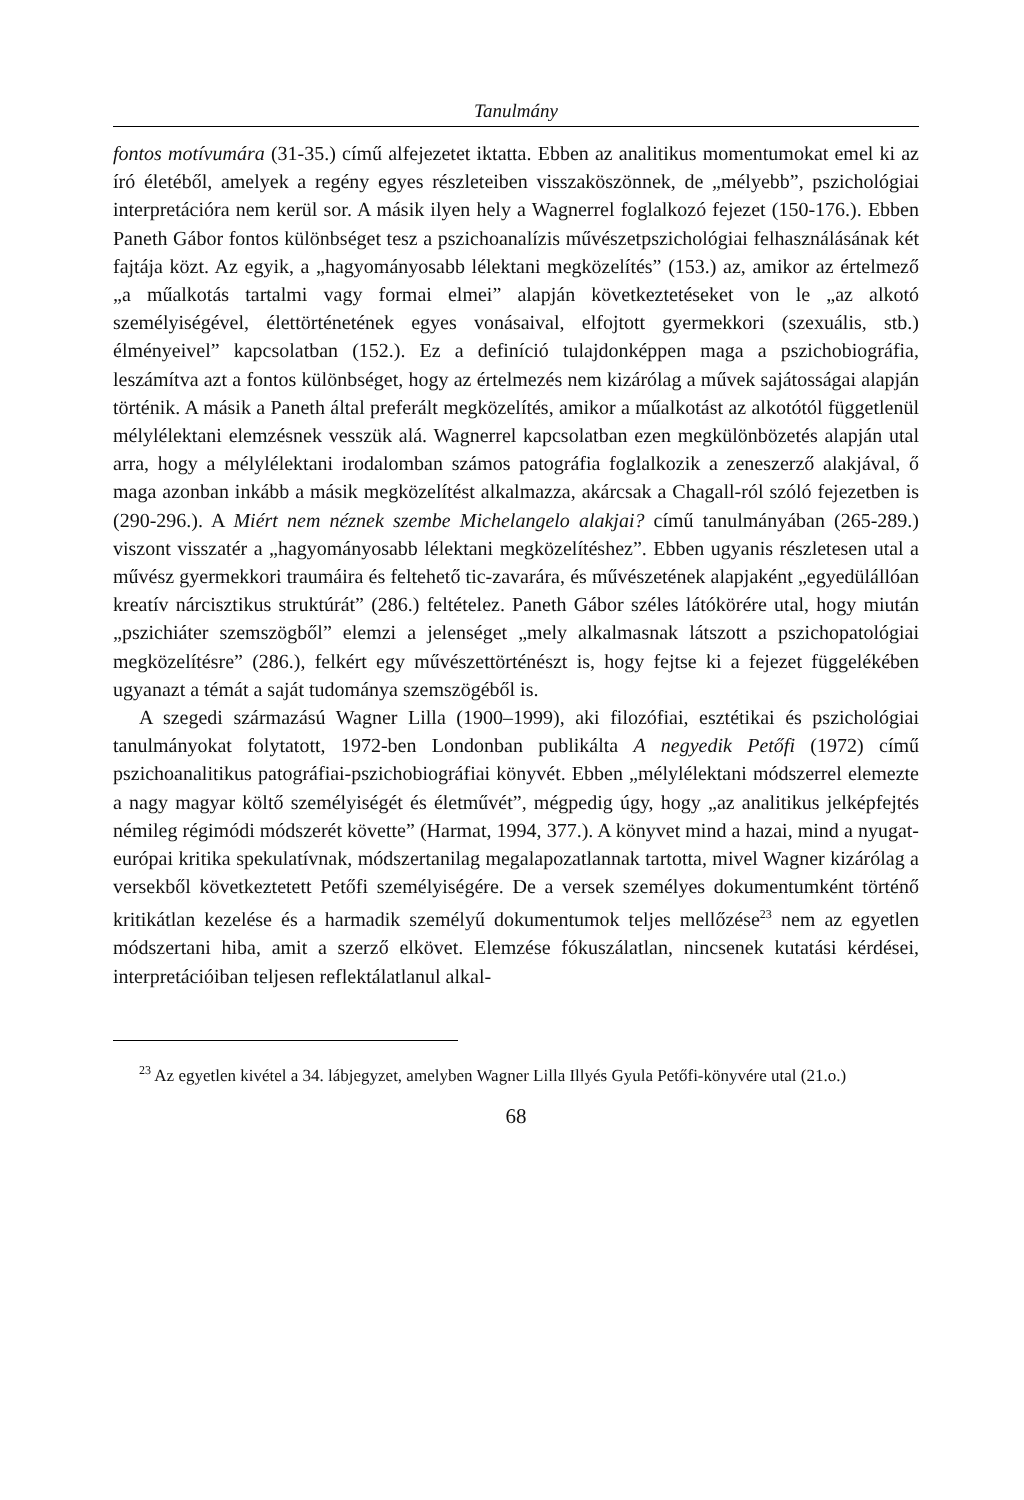Tanulmány
fontos motívumára (31-35.) című alfejezetet iktatta. Ebben az analitikus momentumokat emel ki az író életéből, amelyek a regény egyes részleteiben visszaköszönnek, de „mélyebb”, pszichológiai interpretációra nem kerül sor. A másik ilyen hely a Wagnerrel foglalkozó fejezet (150-176.). Ebben Paneth Gábor fontos különbséget tesz a pszichoanalízis művészetpszichológiai felhasználásának két fajtája közt. Az egyik, a „hagyományosabb lélektani megközelítés” (153.) az, amikor az értelmező „a műalkotás tartalmi vagy formai elmei” alapján következtetéseket von le „az alkotó személyiségével, élettörténetének egyes vonásaival, elfojtott gyermekkori (szexuális, stb.) élményeivel” kapcsolatban (152.). Ez a definíció tulajdonképpen maga a pszichobiográfia, leszámítva azt a fontos különbséget, hogy az értelmezés nem kizárólag a művek sajátosságai alapján történik. A másik a Paneth által preferált megközelítés, amikor a műalkotást az alkotótól függetlenül mélylélektani elemzésnek vesszük alá. Wagnerrel kapcsolatban ezen megkülönbözetés alapján utal arra, hogy a mélylélektani irodalomban számos patográfia foglalkozik a zeneszerző alakjával, ő maga azonban inkább a másik megközelítést alkalmazza, akárcsak a Chagall-ról szóló fejezetben is (290-296.). A Miért nem néznek szembe Michelangelo alakjai? című tanulmányában (265-289.) viszont visszatér a „hagyományosabb lélektani megközelítéshez”. Ebben ugyanis részletesen utal a művész gyermekkori traumáira és feltehető tic-zavarára, és művészetének alapjaként „egyedülállóan kreatív nárcisztikus struktúrát” (286.) feltételez. Paneth Gábor széles látókörére utal, hogy miután „pszichiáter szemszögből” elemzi a jelenséget „mely alkalmasnak látszott a pszichopatológiai megközelítésre” (286.), felkért egy művészettörténészt is, hogy fejtse ki a fejezet függelékében ugyanazt a témát a saját tudománya szemszögéből is.
A szegedi származású Wagner Lilla (1900–1999), aki filozófiai, esztétikai és pszichológiai tanulmányokat folytatott, 1972-ben Londonban publikálta A negyedik Petőfi (1972) című pszichoanalitikus patográfiai-pszichobiográfiai könyvét. Ebben „mélylélektani módszerrel elemezte a nagy magyar költő személyiségét és életművét”, mégpedig úgy, hogy „az analitikus jelképfejtés némileg régimódi módszerét követte” (Harmat, 1994, 377.). A könyvet mind a hazai, mind a nyugat-európai kritika spekulatívnak, módszertanilag megalapozatlannak tartotta, mivel Wagner kizárólag a versekből következtetett Petőfi személyiségére. De a versek személyes dokumentumként történő kritikátlan kezelése és a harmadik személyű dokumentumok teljes mellőzése<sup>23</sup> nem az egyetlen módszertani hiba, amit a szerző elkövet. Elemzése fókuszálatlan, nincsenek kutatási kérdései, interpretációiban teljesen reflektálatlanul alkal-
<sup>23</sup> Az egyetlen kivétel a 34. lábjegyzet, amelyben Wagner Lilla Illyés Gyula Petőfi-könyvére utal (21.o.)
68